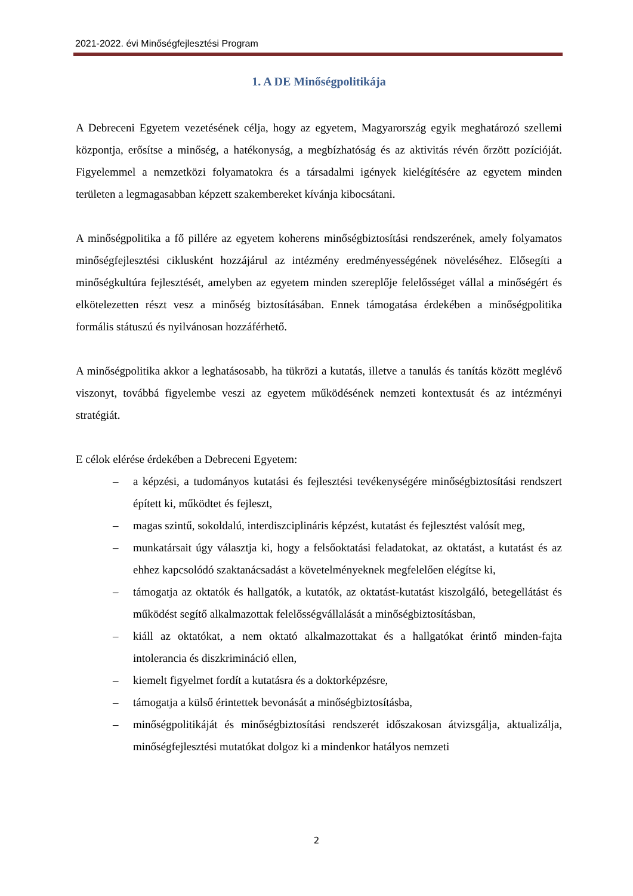2021-2022. évi Minőségfejlesztési Program
1. A DE Minőségpolitikája
A Debreceni Egyetem vezetésének célja, hogy az egyetem, Magyarország egyik meghatározó szellemi központja, erősítse a minőség, a hatékonyság, a megbízhatóság és az aktivitás révén őrzött pozícióját. Figyelemmel a nemzetközi folyamatokra és a társadalmi igények kielégítésére az egyetem minden területen a legmagasabban képzett szakembereket kívánja kibocsátani.
A minőségpolitika a fő pillére az egyetem koherens minőségbiztosítási rendszerének, amely folyamatos minőségfejlesztési ciklusként hozzájárul az intézmény eredményességének növeléséhez. Elősegíti a minőségkultúra fejlesztését, amelyben az egyetem minden szereplője felelősséget vállal a minőségért és elkötelezetten részt vesz a minőség biztosításában. Ennek támogatása érdekében a minőségpolitika formális státuszú és nyilvánosan hozzáférhető.
A minőségpolitika akkor a leghatásosabb, ha tükrözi a kutatás, illetve a tanulás és tanítás között meglévő viszonyt, továbbá figyelembe veszi az egyetem működésének nemzeti kontextusát és az intézményi stratégiát.
E célok elérése érdekében a Debreceni Egyetem:
– a képzési, a tudományos kutatási és fejlesztési tevékenységére minőségbiztosítási rendszert épített ki, működtet és fejleszt,
– magas szintű, sokoldalú, interdiszciplináris képzést, kutatást és fejlesztést valósít meg,
– munkatársait úgy választja ki, hogy a felsőoktatási feladatokat, az oktatást, a kutatást és az ehhez kapcsolódó szaktanácsadást a követelményeknek megfelelően elégítse ki,
– támogatja az oktatók és hallgatók, a kutatók, az oktatást-kutatást kiszolgáló, betegellátást és működést segítő alkalmazottak felelősségvállalását a minőségbiztosításban,
– kiáll az oktatókat, a nem oktató alkalmazottakat és a hallgatókat érintő minden-fajta intolerancia és diszkrimináció ellen,
– kiemelt figyelmet fordít a kutatásra és a doktorképzésre,
– támogatja a külső érintettek bevonását a minőségbiztosításba,
– minőségpolitikáját és minőségbiztosítási rendszerét időszakosan átvizsgálja, aktualizálja, minőségfejlesztési mutatókat dolgoz ki a mindenkor hatályos nemzeti
2